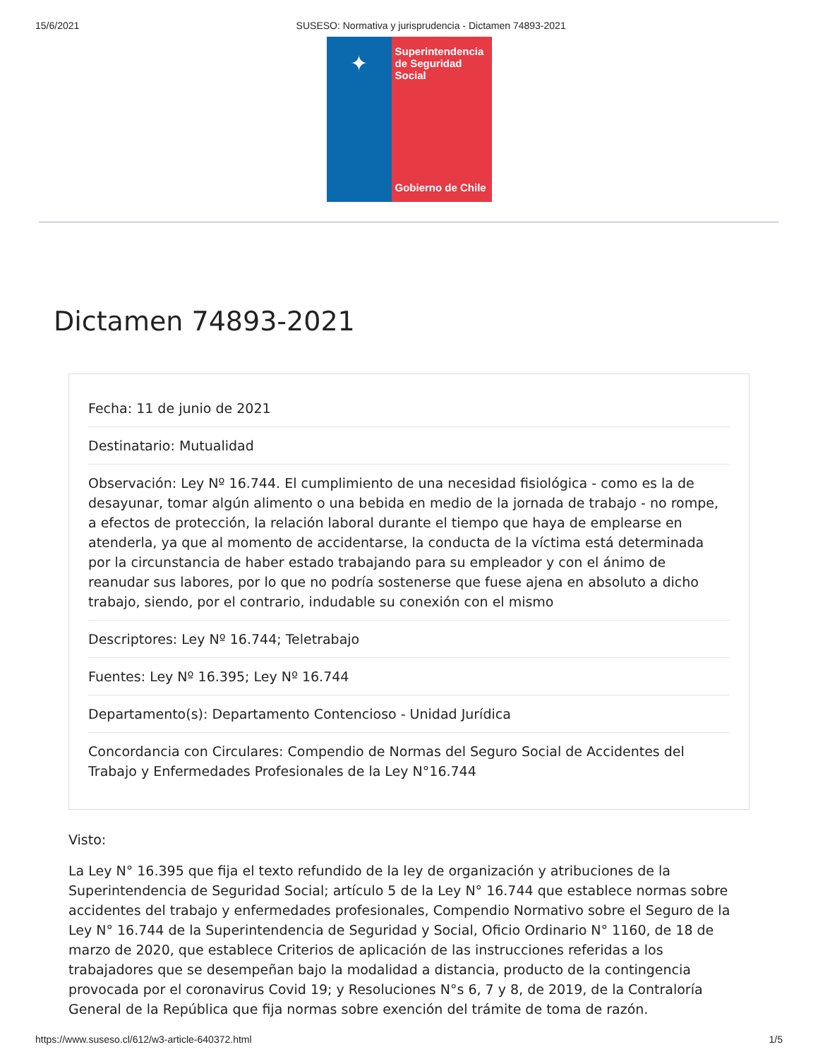15/6/2021 SUSESO: Normativa y jurisprudencia - Dictamen 74893-2021
✦
Superintendencia de Seguridad Social
Gobierno de Chile
Dictamen 74893-2021
Fecha: 11 de junio de 2021
Destinatario: Mutualidad
Observación: Ley Nº 16.744. El cumplimiento de una necesidad fisiológica - como es la de desayunar, tomar algún alimento o una bebida en medio de la jornada de trabajo - no rompe, a efectos de protección, la relación laboral durante el tiempo que haya de emplearse en atenderla, ya que al momento de accidentarse, la conducta de la víctima está determinada por la circunstancia de haber estado trabajando para su empleador y con el ánimo de reanudar sus labores, por lo que no podría sostenerse que fuese ajena en absoluto a dicho trabajo, siendo, por el contrario, indudable su conexión con el mismo
Descriptores: Ley Nº 16.744; Teletrabajo
Fuentes: Ley Nº 16.395; Ley Nº 16.744
Departamento(s): Departamento Contencioso - Unidad Jurídica
Concordancia con Circulares: Compendio de Normas del Seguro Social de Accidentes del Trabajo y Enfermedades Profesionales de la Ley N°16.744
Visto:
La Ley N° 16.395 que fija el texto refundido de la ley de organización y atribuciones de la Superintendencia de Seguridad Social; artículo 5 de la Ley N° 16.744 que establece normas sobre accidentes del trabajo y enfermedades profesionales, Compendio Normativo sobre el Seguro de la Ley N° 16.744 de la Superintendencia de Seguridad y Social, Oficio Ordinario N° 1160, de 18 de marzo de 2020, que establece Criterios de aplicación de las instrucciones referidas a los trabajadores que se desempeñan bajo la modalidad a distancia, producto de la contingencia provocada por el coronavirus Covid 19; y Resoluciones N°s 6, 7 y 8, de 2019, de la Contraloría General de la República que fija normas sobre exención del trámite de toma de razón.
https://www.suseso.cl/612/w3-article-640372.html 1/5